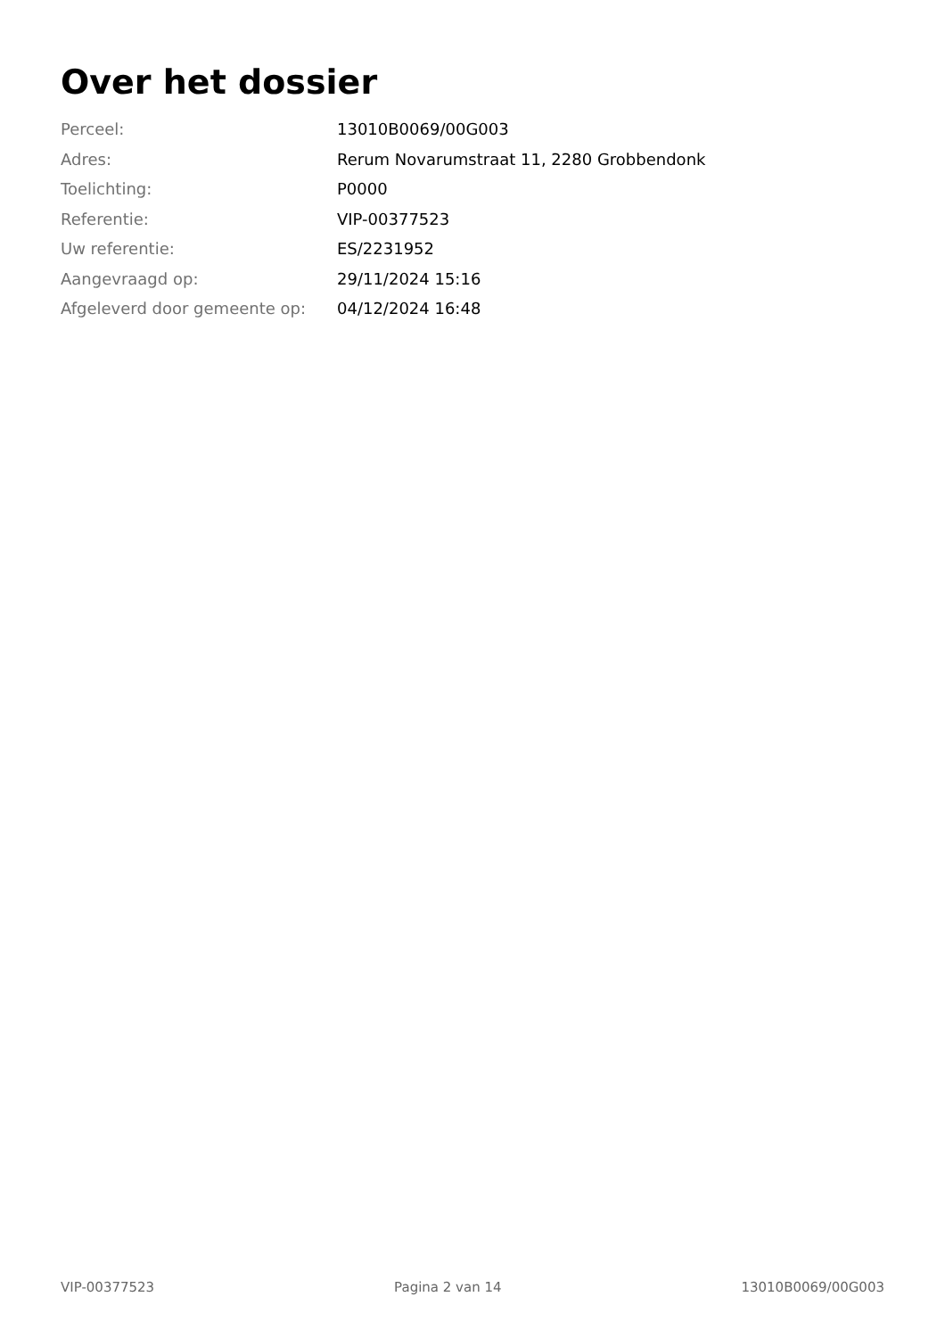Over het dossier
| Perceel: | 13010B0069/00G003 |
| Adres: | Rerum Novarumstraat 11, 2280 Grobbendonk |
| Toelichting: | P0000 |
| Referentie: | VIP-00377523 |
| Uw referentie: | ES/2231952 |
| Aangevraagd op: | 29/11/2024 15:16 |
| Afgeleverd door gemeente op: | 04/12/2024 16:48 |
VIP-00377523 Pagina 2 van 14 13010B0069/00G003